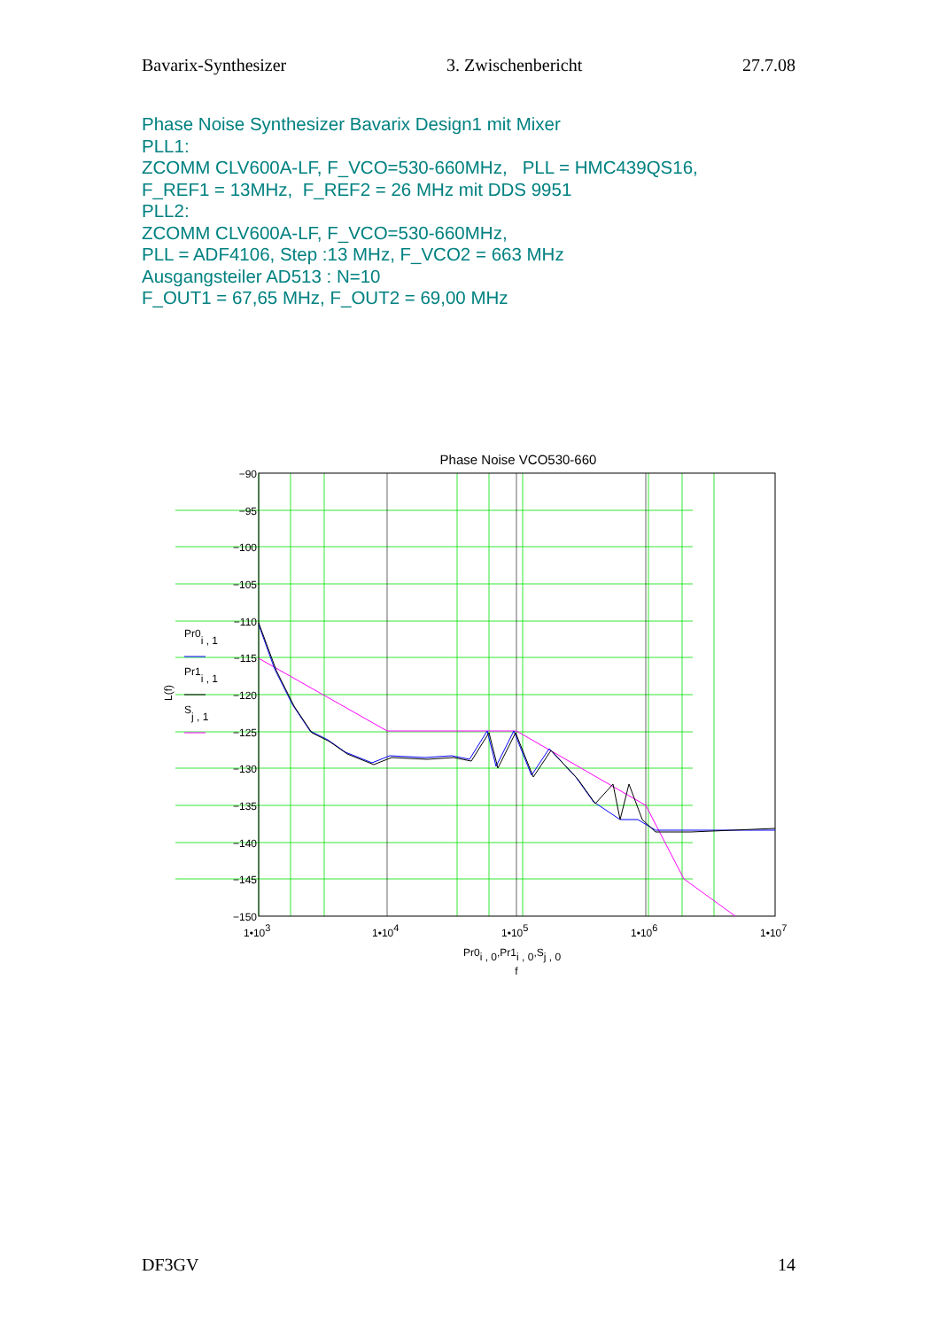Bavarix-Synthesizer 3. Zwischenbericht 27.7.08
Phase Noise Synthesizer Bavarix Design1 mit Mixer
PLL1:
ZCOMM CLV600A-LF, F_VCO=530-660MHz, PLL = HMC439QS16,
F_REF1 = 13MHz, F_REF2 = 26 MHz mit DDS 9951
PLL2:
ZCOMM CLV600A-LF, F_VCO=530-660MHz,
PLL = ADF4106, Step :13 MHz, F_VCO2 = 663 MHz
Ausgangsteiler AD513 : N=10
F_OUT1 = 67,65 MHz, F_OUT2 = 69,00 MHz
Phase Noise VCO530-660
−90
−95
−100
−105
−110
−115
−120
−125
−130
−135
−140
−145
−150
1•103
1•104
1•105
1•106
1•107
Pr0i , 0,Pr1i , 0,Sj , 0
f
L(f)
Pr0i , 1
Pr1i , 1
Sj , 1
DF3GV 14